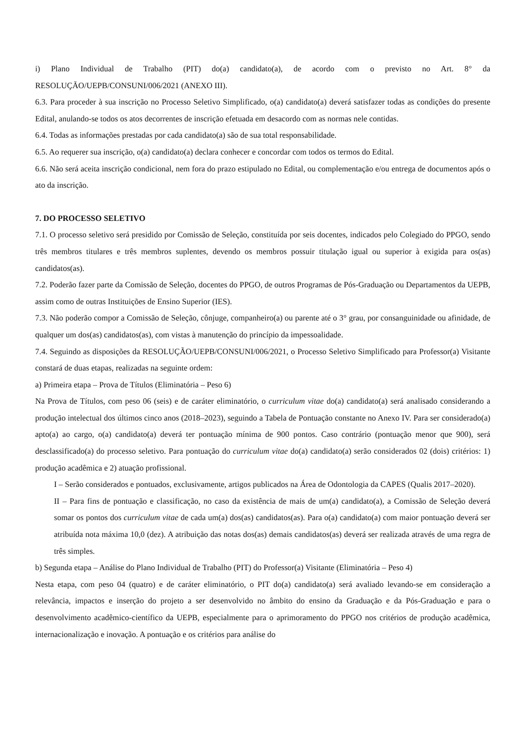i) Plano Individual de Trabalho (PIT) do(a) candidato(a), de acordo com o previsto no Art. 8° da RESOLUÇÃO/UEPB/CONSUNI/006/2021 (ANEXO III).
6.3. Para proceder à sua inscrição no Processo Seletivo Simplificado, o(a) candidato(a) deverá satisfazer todas as condições do presente Edital, anulando-se todos os atos decorrentes de inscrição efetuada em desacordo com as normas nele contidas.
6.4. Todas as informações prestadas por cada candidato(a) são de sua total responsabilidade.
6.5. Ao requerer sua inscrição, o(a) candidato(a) declara conhecer e concordar com todos os termos do Edital.
6.6. Não será aceita inscrição condicional, nem fora do prazo estipulado no Edital, ou complementação e/ou entrega de documentos após o ato da inscrição.
7. DO PROCESSO SELETIVO
7.1. O processo seletivo será presidido por Comissão de Seleção, constituída por seis docentes, indicados pelo Colegiado do PPGO, sendo três membros titulares e três membros suplentes, devendo os membros possuir titulação igual ou superior à exigida para os(as) candidatos(as).
7.2. Poderão fazer parte da Comissão de Seleção, docentes do PPGO, de outros Programas de Pós-Graduação ou Departamentos da UEPB, assim como de outras Instituições de Ensino Superior (IES).
7.3. Não poderão compor a Comissão de Seleção, cônjuge, companheiro(a) ou parente até o 3° grau, por consanguinidade ou afinidade, de qualquer um dos(as) candidatos(as), com vistas à manutenção do princípio da impessoalidade.
7.4. Seguindo as disposições da RESOLUÇÃO/UEPB/CONSUNI/006/2021, o Processo Seletivo Simplificado para Professor(a) Visitante constará de duas etapas, realizadas na seguinte ordem:
a) Primeira etapa – Prova de Títulos (Eliminatória – Peso 6)
Na Prova de Títulos, com peso 06 (seis) e de caráter eliminatório, o curriculum vitae do(a) candidato(a) será analisado considerando a produção intelectual dos últimos cinco anos (2018–2023), seguindo a Tabela de Pontuação constante no Anexo IV. Para ser considerado(a) apto(a) ao cargo, o(a) candidato(a) deverá ter pontuação mínima de 900 pontos. Caso contrário (pontuação menor que 900), será desclassificado(a) do processo seletivo. Para pontuação do curriculum vitae do(a) candidato(a) serão considerados 02 (dois) critérios: 1) produção acadêmica e 2) atuação profissional.
I – Serão considerados e pontuados, exclusivamente, artigos publicados na Área de Odontologia da CAPES (Qualis 2017–2020).
II – Para fins de pontuação e classificação, no caso da existência de mais de um(a) candidato(a), a Comissão de Seleção deverá somar os pontos dos curriculum vitae de cada um(a) dos(as) candidatos(as). Para o(a) candidato(a) com maior pontuação deverá ser atribuída nota máxima 10,0 (dez). A atribuição das notas dos(as) demais candidatos(as) deverá ser realizada através de uma regra de três simples.
b) Segunda etapa – Análise do Plano Individual de Trabalho (PIT) do Professor(a) Visitante (Eliminatória – Peso 4)
Nesta etapa, com peso 04 (quatro) e de caráter eliminatório, o PIT do(a) candidato(a) será avaliado levando-se em consideração a relevância, impactos e inserção do projeto a ser desenvolvido no âmbito do ensino da Graduação e da Pós-Graduação e para o desenvolvimento acadêmico-científico da UEPB, especialmente para o aprimoramento do PPGO nos critérios de produção acadêmica, internacionalização e inovação. A pontuação e os critérios para análise do